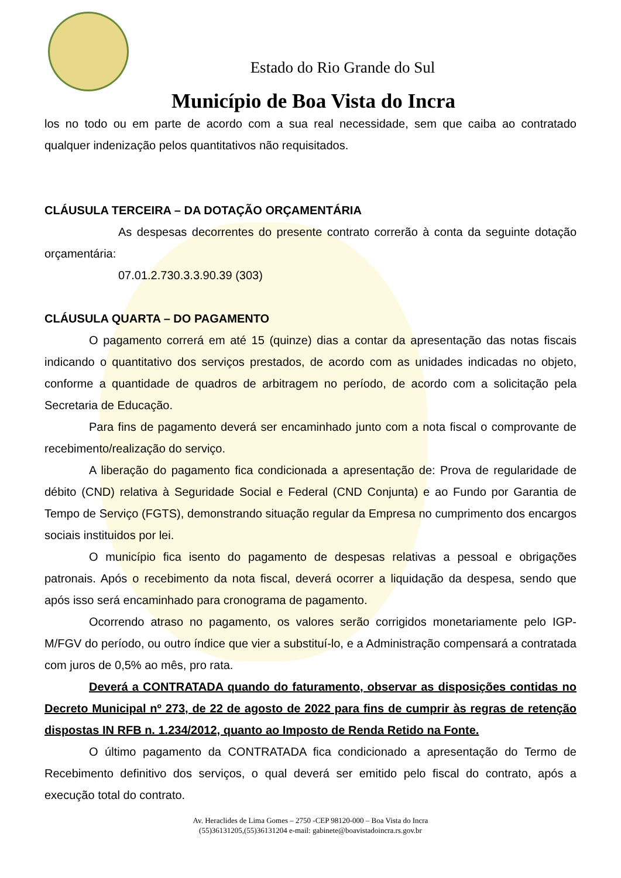Estado do Rio Grande do Sul
Município de Boa Vista do Incra
los no todo ou em parte de acordo com a sua real necessidade, sem que caiba ao contratado qualquer indenização pelos quantitativos não requisitados.
CLÁUSULA TERCEIRA – DA DOTAÇÃO ORÇAMENTÁRIA
As despesas decorrentes do presente contrato correrão à conta da seguinte dotação orçamentária:
07.01.2.730.3.3.90.39 (303)
CLÁUSULA QUARTA – DO PAGAMENTO
O pagamento correrá em até 15 (quinze) dias a contar da apresentação das notas fiscais indicando o quantitativo dos serviços prestados, de acordo com as unidades indicadas no objeto, conforme a quantidade de quadros de arbitragem no período, de acordo com a solicitação pela Secretaria de Educação.
Para fins de pagamento deverá ser encaminhado junto com a nota fiscal o comprovante de recebimento/realização do serviço.
A liberação do pagamento fica condicionada a apresentação de: Prova de regularidade de débito (CND) relativa à Seguridade Social e Federal (CND Conjunta) e ao Fundo por Garantia de Tempo de Serviço (FGTS), demonstrando situação regular da Empresa no cumprimento dos encargos sociais instituidos por lei.
O município fica isento do pagamento de despesas relativas a pessoal e obrigações patronais. Após o recebimento da nota fiscal, deverá ocorrer a liquidação da despesa, sendo que após isso será encaminhado para cronograma de pagamento.
Ocorrendo atraso no pagamento, os valores serão corrigidos monetariamente pelo IGP-M/FGV do período, ou outro índice que vier a substituí-lo, e a Administração compensará a contratada com juros de 0,5% ao mês, pro rata.
Deverá a CONTRATADA quando do faturamento, observar as disposições contidas no Decreto Municipal nº 273, de 22 de agosto de 2022 para fins de cumprir às regras de retenção dispostas IN RFB n. 1.234/2012, quanto ao Imposto de Renda Retido na Fonte.
O último pagamento da CONTRATADA fica condicionado a apresentação do Termo de Recebimento definitivo dos serviços, o qual deverá ser emitido pelo fiscal do contrato, após a execução total do contrato.
Av. Heraclides de Lima Gomes – 2750 -CEP 98120-000 – Boa Vista do Incra
(55)36131205,(55)36131204 e-mail: gabinete@boavistadoincra.rs.gov.br